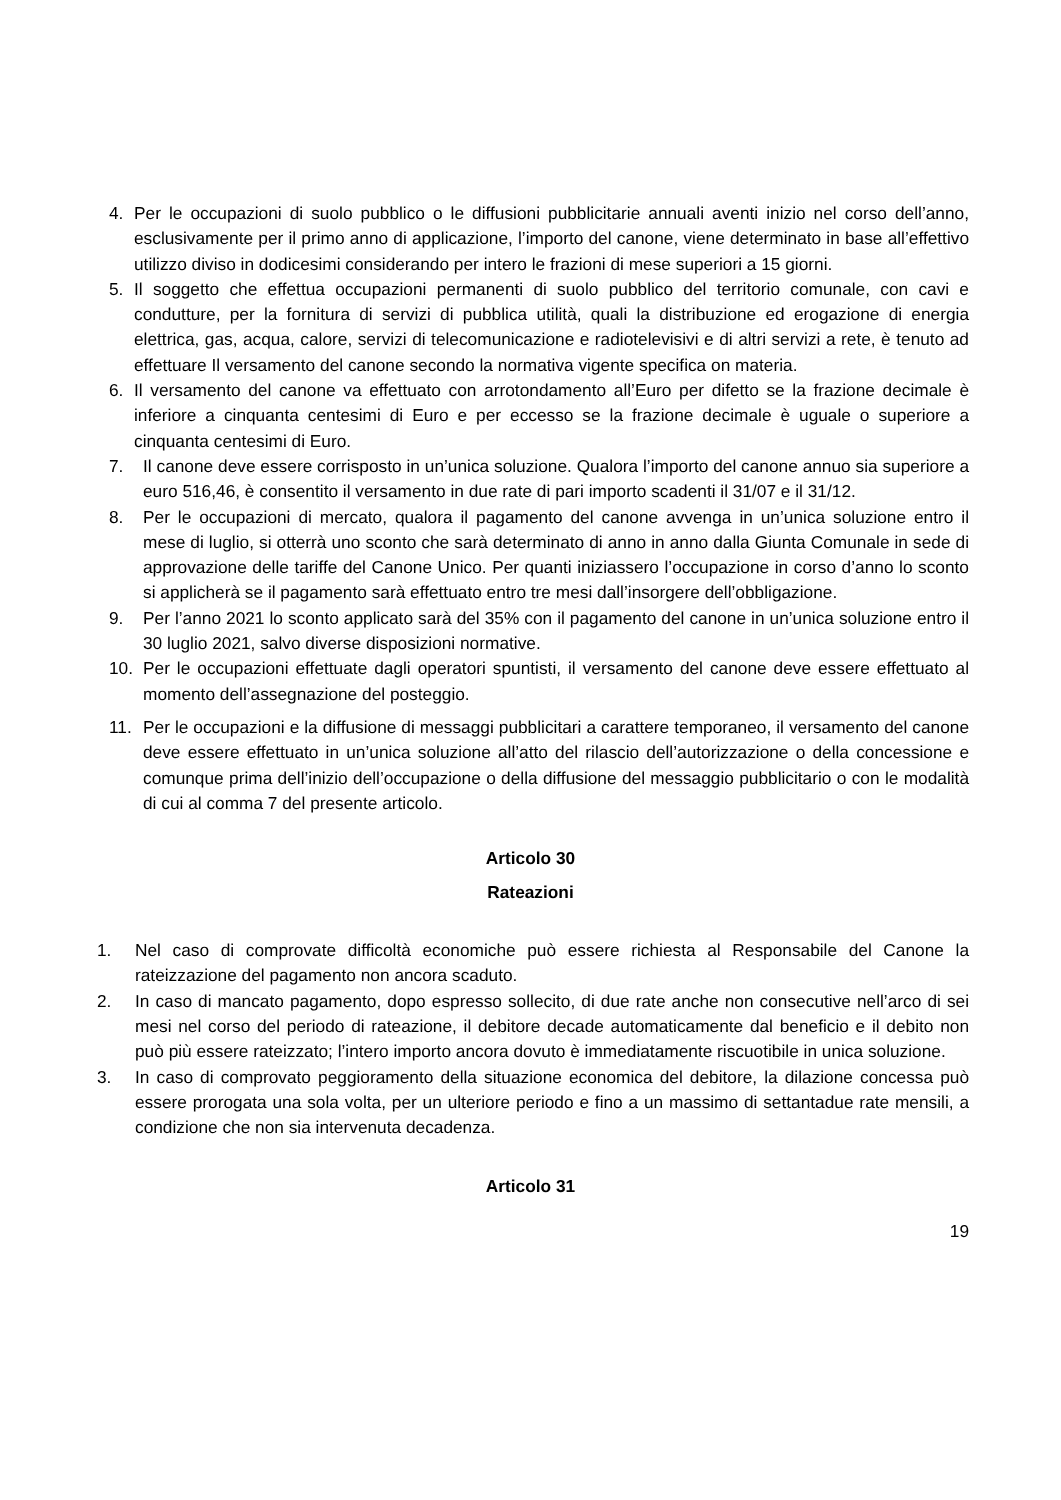4. Per le occupazioni di suolo pubblico o le diffusioni pubblicitarie annuali aventi inizio nel corso dell’anno, esclusivamente per il primo anno di applicazione, l’importo del canone, viene determinato in base all’effettivo utilizzo diviso in dodicesimi considerando per intero le frazioni di mese superiori a 15 giorni.
5. Il soggetto che effettua occupazioni permanenti di suolo pubblico del territorio comunale, con cavi e condutture, per la fornitura di servizi di pubblica utilità, quali la distribuzione ed erogazione di energia elettrica, gas, acqua, calore, servizi di telecomunicazione e radiotelevisivi e di altri servizi a rete, è tenuto ad effettuare Il versamento del canone secondo la normativa vigente specifica on materia.
6. Il versamento del canone va effettuato con arrotondamento all’Euro per difetto se la frazione decimale è inferiore a cinquanta centesimi di Euro e per eccesso se la frazione decimale è uguale o superiore a cinquanta centesimi di Euro.
7. Il canone deve essere corrisposto in un’unica soluzione. Qualora l’importo del canone annuo sia superiore a euro 516,46, è consentito il versamento in due rate di pari importo scadenti il 31/07 e il 31/12.
8. Per le occupazioni di mercato, qualora il pagamento del canone avvenga in un’unica soluzione entro il mese di luglio, si otterrà uno sconto che sarà determinato di anno in anno dalla Giunta Comunale in sede di approvazione delle tariffe del Canone Unico. Per quanti iniziassero l’occupazione in corso d’anno lo sconto si applicherà se il pagamento sarà effettuato entro tre mesi dall’insorgere dell’obbligazione.
9. Per l’anno 2021 lo sconto applicato sarà del 35% con il pagamento del canone in un’unica soluzione entro il 30 luglio 2021, salvo diverse disposizioni normative.
10. Per le occupazioni effettuate dagli operatori spuntisti, il versamento del canone deve essere effettuato al momento dell’assegnazione del posteggio.
11. Per le occupazioni e la diffusione di messaggi pubblicitari a carattere temporaneo, il versamento del canone deve essere effettuato in un’unica soluzione all’atto del rilascio dell’autorizzazione o della concessione e comunque prima dell’inizio dell’occupazione o della diffusione del messaggio pubblicitario o con le modalità di cui al comma 7 del presente articolo.
Articolo 30
Rateazioni
1. Nel caso di comprovate difficoltà economiche può essere richiesta al Responsabile del Canone la rateizzazione del pagamento non ancora scaduto.
2. In caso di mancato pagamento, dopo espresso sollecito, di due rate anche non consecutive nell’arco di sei mesi nel corso del periodo di rateazione, il debitore decade automaticamente dal beneficio e il debito non può più essere rateizzato; l’intero importo ancora dovuto è immediatamente riscuotibile in unica soluzione.
3. In caso di comprovato peggioramento della situazione economica del debitore, la dilazione concessa può essere prorogata una sola volta, per un ulteriore periodo e fino a un massimo di settantadue rate mensili, a condizione che non sia intervenuta decadenza.
Articolo 31
19